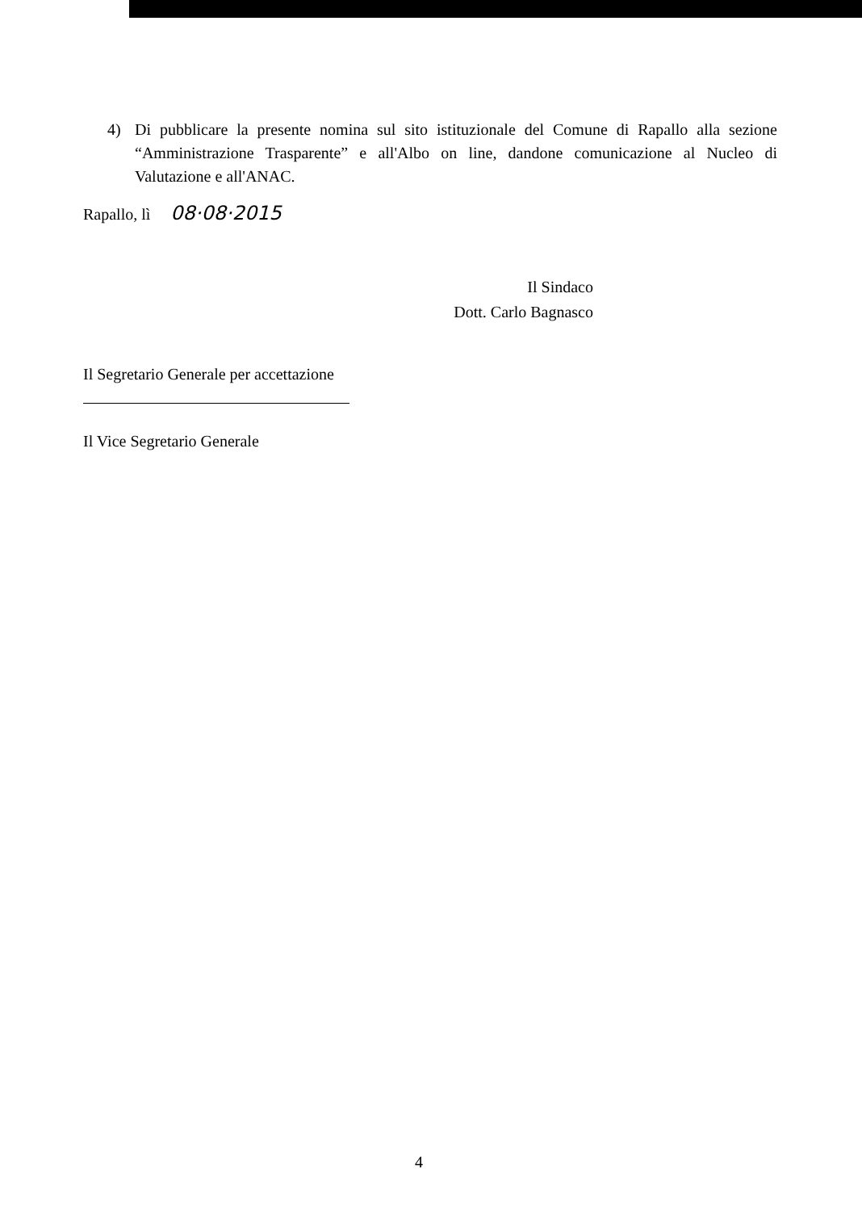4) Di pubblicare la presente nomina sul sito istituzionale del Comune di Rapallo alla sezione “Amministrazione Trasparente” e all'Albo on line, dandone comunicazione al Nucleo di Valutazione e all'ANAC.
Rapallo, lì 08·08·2015
Il Sindaco
Dott. Carlo Bagnasco
Il Segretario Generale per accettazione
Il Vice Segretario Generale
4